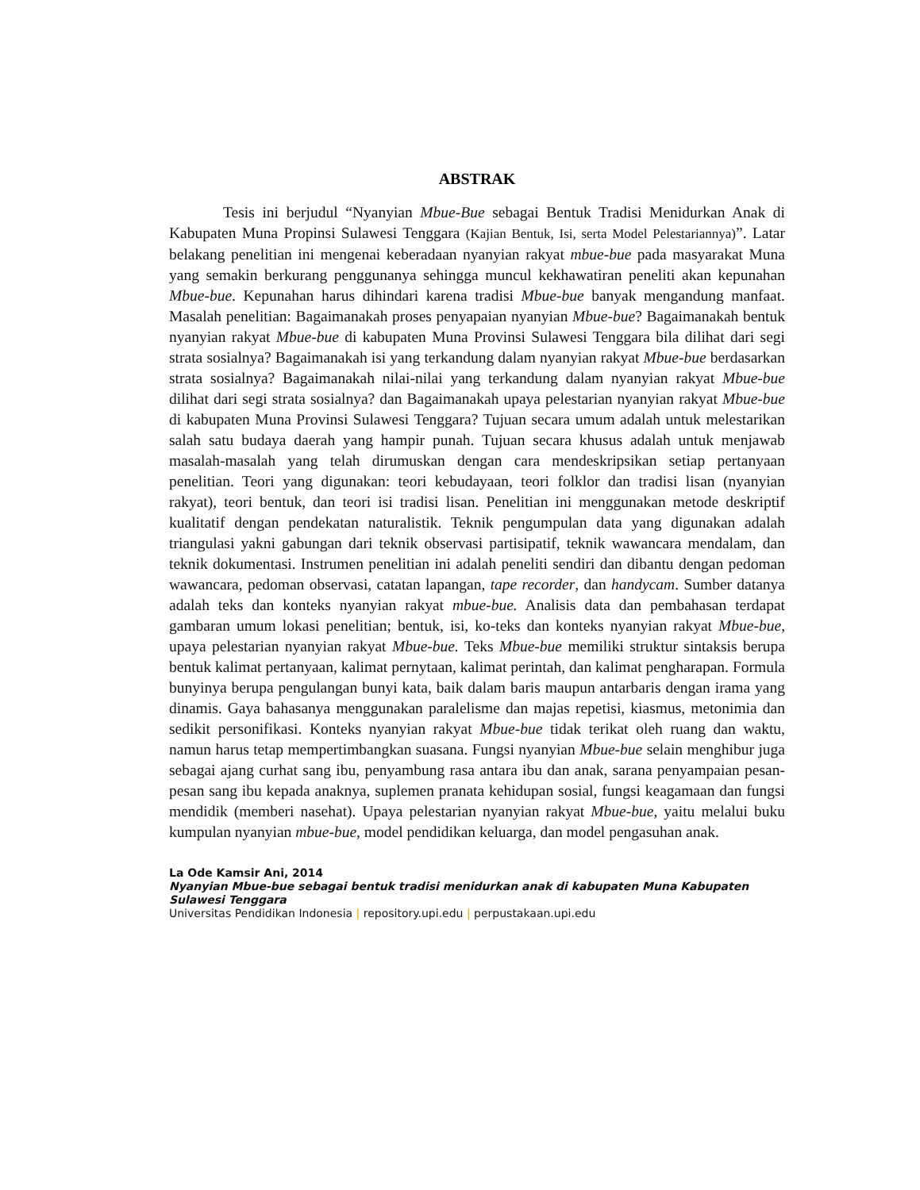ABSTRAK
Tesis ini berjudul “Nyanyian Mbue-Bue sebagai Bentuk Tradisi Menidurkan Anak di Kabupaten Muna Propinsi Sulawesi Tenggara (Kajian Bentuk, Isi, serta Model Pelestariannya)”. Latar belakang penelitian ini mengenai keberadaan nyanyian rakyat mbue-bue pada masyarakat Muna yang semakin berkurang penggunanya sehingga muncul kekhawatiran peneliti akan kepunahan Mbue-bue. Kepunahan harus dihindari karena tradisi Mbue-bue banyak mengandung manfaat. Masalah penelitian: Bagaimanakah proses penyapaian nyanyian Mbue-bue? Bagaimanakah bentuk nyanyian rakyat Mbue-bue di kabupaten Muna Provinsi Sulawesi Tenggara bila dilihat dari segi strata sosialnya? Bagaimanakah isi yang terkandung dalam nyanyian rakyat Mbue-bue berdasarkan strata sosialnya? Bagaimanakah nilai-nilai yang terkandung dalam nyanyian rakyat Mbue-bue dilihat dari segi strata sosialnya? dan Bagaimanakah upaya pelestarian nyanyian rakyat Mbue-bue di kabupaten Muna Provinsi Sulawesi Tenggara? Tujuan secara umum adalah untuk melestarikan salah satu budaya daerah yang hampir punah. Tujuan secara khusus adalah untuk menjawab masalah-masalah yang telah dirumuskan dengan cara mendeskripsikan setiap pertanyaan penelitian. Teori yang digunakan: teori kebudayaan, teori folklor dan tradisi lisan (nyanyian rakyat), teori bentuk, dan teori isi tradisi lisan. Penelitian ini menggunakan metode deskriptif kualitatif dengan pendekatan naturalistik. Teknik pengumpulan data yang digunakan adalah triangulasi yakni gabungan dari teknik observasi partisipatif, teknik wawancara mendalam, dan teknik dokumentasi. Instrumen penelitian ini adalah peneliti sendiri dan dibantu dengan pedoman wawancara, pedoman observasi, catatan lapangan, tape recorder, dan handycam. Sumber datanya adalah teks dan konteks nyanyian rakyat mbue-bue. Analisis data dan pembahasan terdapat gambaran umum lokasi penelitian; bentuk, isi, ko-teks dan konteks nyanyian rakyat Mbue-bue, upaya pelestarian nyanyian rakyat Mbue-bue. Teks Mbue-bue memiliki struktur sintaksis berupa bentuk kalimat pertanyaan, kalimat pernytaan, kalimat perintah, dan kalimat pengharapan. Formula bunyinya berupa pengulangan bunyi kata, baik dalam baris maupun antarbaris dengan irama yang dinamis. Gaya bahasanya menggunakan paralelisme dan majas repetisi, kiasmus, metonimia dan sedikit personifikasi. Konteks nyanyian rakyat Mbue-bue tidak terikat oleh ruang dan waktu, namun harus tetap mempertimbangkan suasana. Fungsi nyanyian Mbue-bue selain menghibur juga sebagai ajang curhat sang ibu, penyambung rasa antara ibu dan anak, sarana penyampaian pesan-pesan sang ibu kepada anaknya, suplemen pranata kehidupan sosial, fungsi keagamaan dan fungsi mendidik (memberi nasehat). Upaya pelestarian nyanyian rakyat Mbue-bue, yaitu melalui buku kumpulan nyanyian mbue-bue, model pendidikan keluarga, dan model pengasuhan anak.
La Ode Kamsir Ani, 2014
Nyanyian Mbue-bue sebagai bentuk tradisi menidurkan anak di kabupaten Muna Kabupaten Sulawesi Tenggara
Universitas Pendidikan Indonesia | repository.upi.edu | perpustakaan.upi.edu